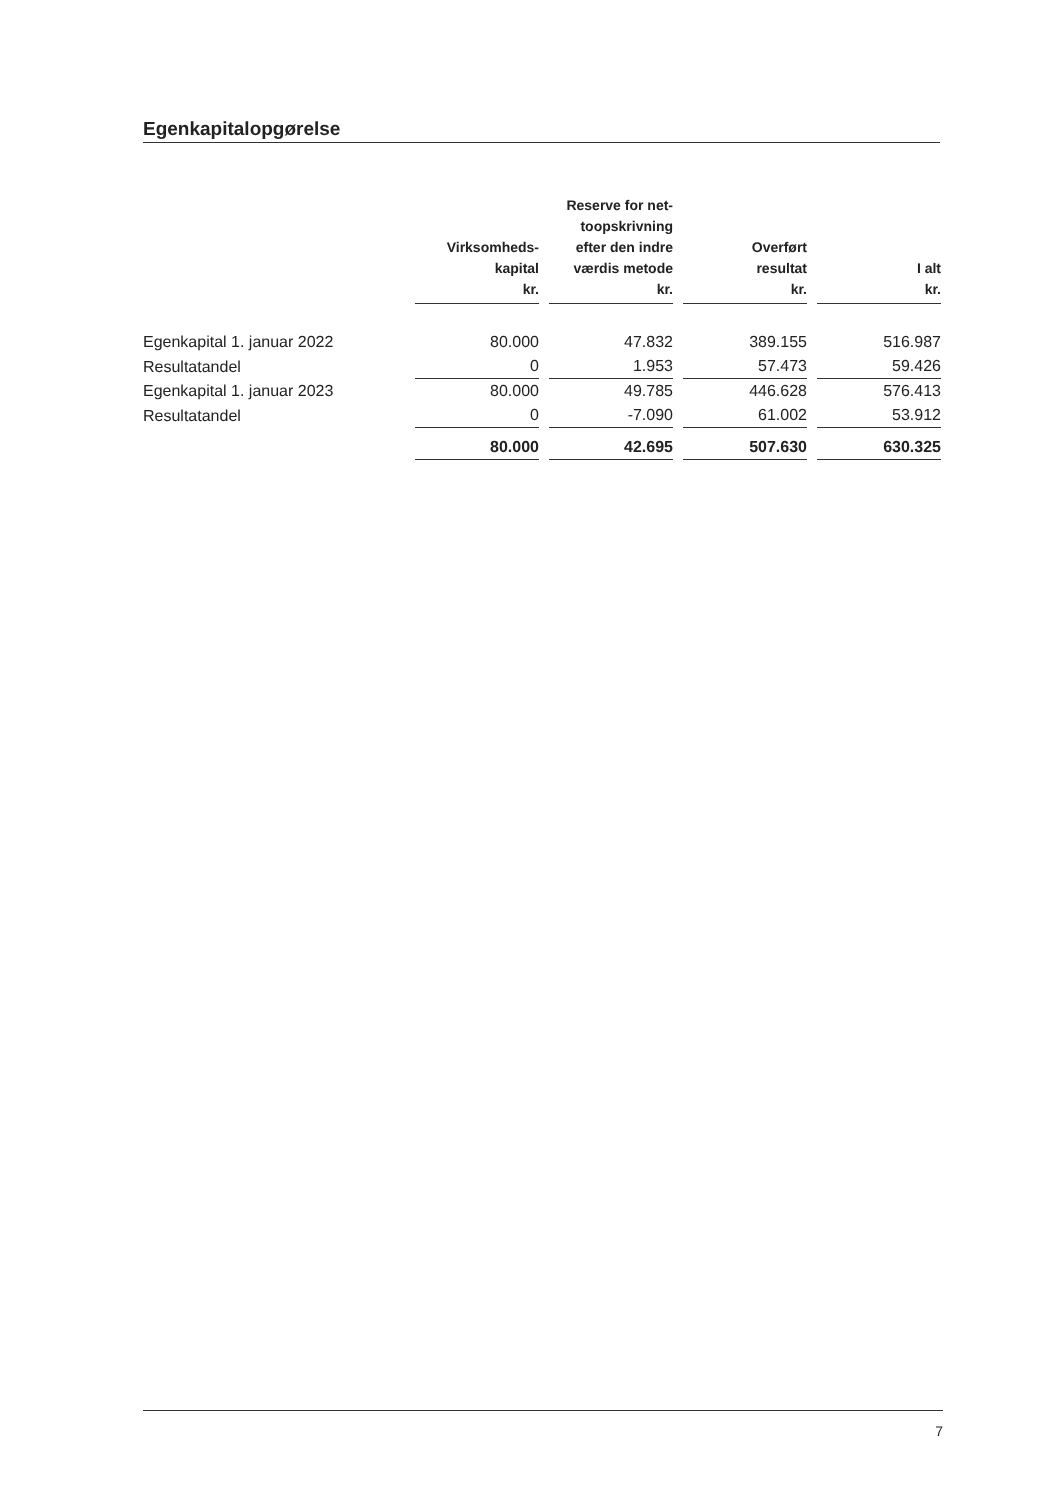Egenkapitalopgørelse
| | Virksomheds- kapital kr. | Reserve for net- toopskrivning efter den indre værdis metode kr. | Overført resultat kr. | I alt kr. |
| --- | --- | --- | --- | --- |
| Egenkapital 1. januar 2022 | 80.000 | 47.832 | 389.155 | 516.987 |
| Resultatandel | 0 | 1.953 | 57.473 | 59.426 |
| Egenkapital 1. januar 2023 | 80.000 | 49.785 | 446.628 | 576.413 |
| Resultatandel | 0 | -7.090 | 61.002 | 53.912 |
| | 80.000 | 42.695 | 507.630 | 630.325 |
7